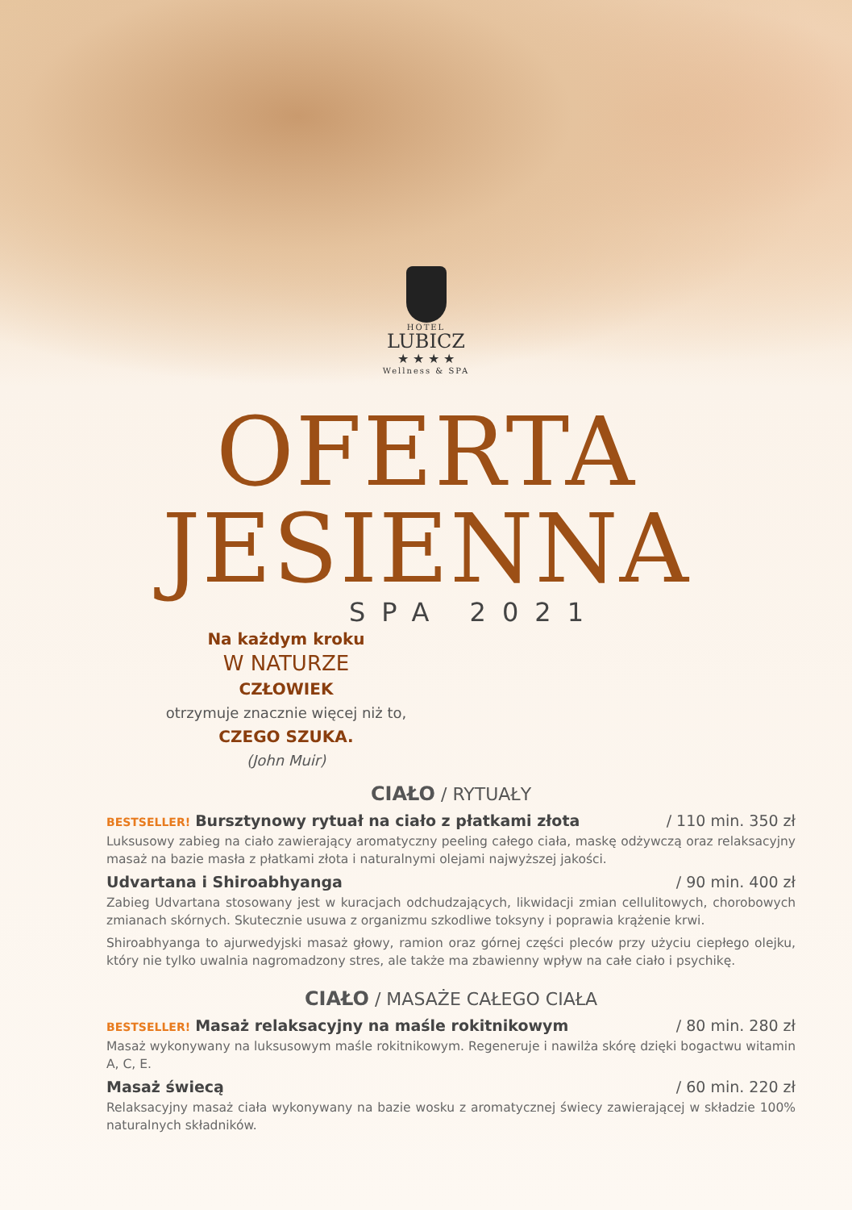HOTEL
LUBICZ
★ ★ ★ ★
Wellness & SPA
OFERTA
JESIENNA
SPA 2021
Na każdym kroku
W NATURZE
CZŁOWIEK
otrzymuje znacznie więcej niż to,
CZEGO SZUKA.
(John Muir)
CIAŁO / RYTUAŁY
BESTSELLER! Bursztynowy rytuał na ciało z płatkami złota / 110 min. 350 zł
Luksusowy zabieg na ciało zawierający aromatyczny peeling całego ciała, maskę odżywczą oraz relaksacyjny masaż na bazie masła z płatkami złota i naturalnymi olejami najwyższej jakości.
Udvartana i Shiroabhyanga / 90 min. 400 zł
Zabieg Udvartana stosowany jest w kuracjach odchudzających, likwidacji zmian cellulitowych, chorobowych zmianach skórnych. Skutecznie usuwa z organizmu szkodliwe toksyny i poprawia krążenie krwi.
Shiroabhyanga to ajurwedyjski masaż głowy, ramion oraz górnej części pleców przy użyciu ciepłego olejku, który nie tylko uwalnia nagromadzony stres, ale także ma zbawienny wpływ na całe ciało i psychikę.
CIAŁO / MASAŻE CAŁEGO CIAŁA
BESTSELLER! Masaż relaksacyjny na maśle rokitnikowym / 80 min. 280 zł
Masaż wykonywany na luksusowym maśle rokitnikowym. Regeneruje i nawilża skórę dzięki bogactwu witamin A, C, E.
Masaż świecą / 60 min. 220 zł
Relaksacyjny masaż ciała wykonywany na bazie wosku z aromatycznej świecy zawierającej w składzie 100% naturalnych składników.